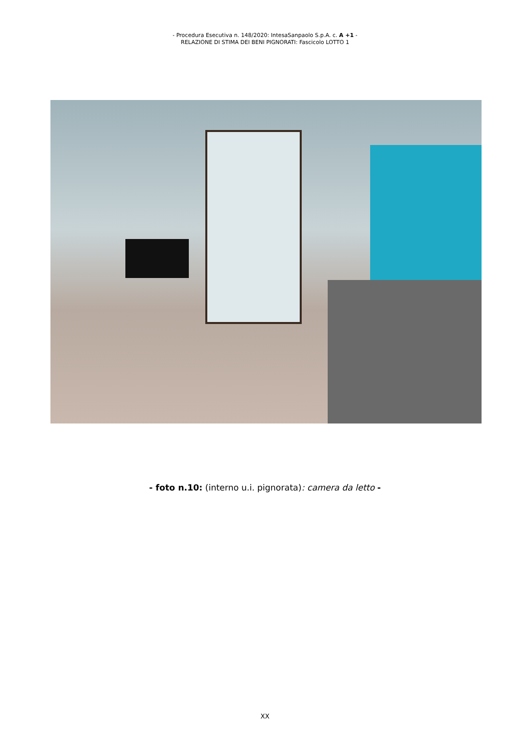- Procedura Esecutiva n. 148/2020: IntesaSanpaolo S.p.A. c. A +1 -
RELAZIONE DI STIMA DEI BENI PIGNORATI: Fascicolo LOTTO 1
- foto n.10: (interno u.i. pignorata): camera da letto -
XX